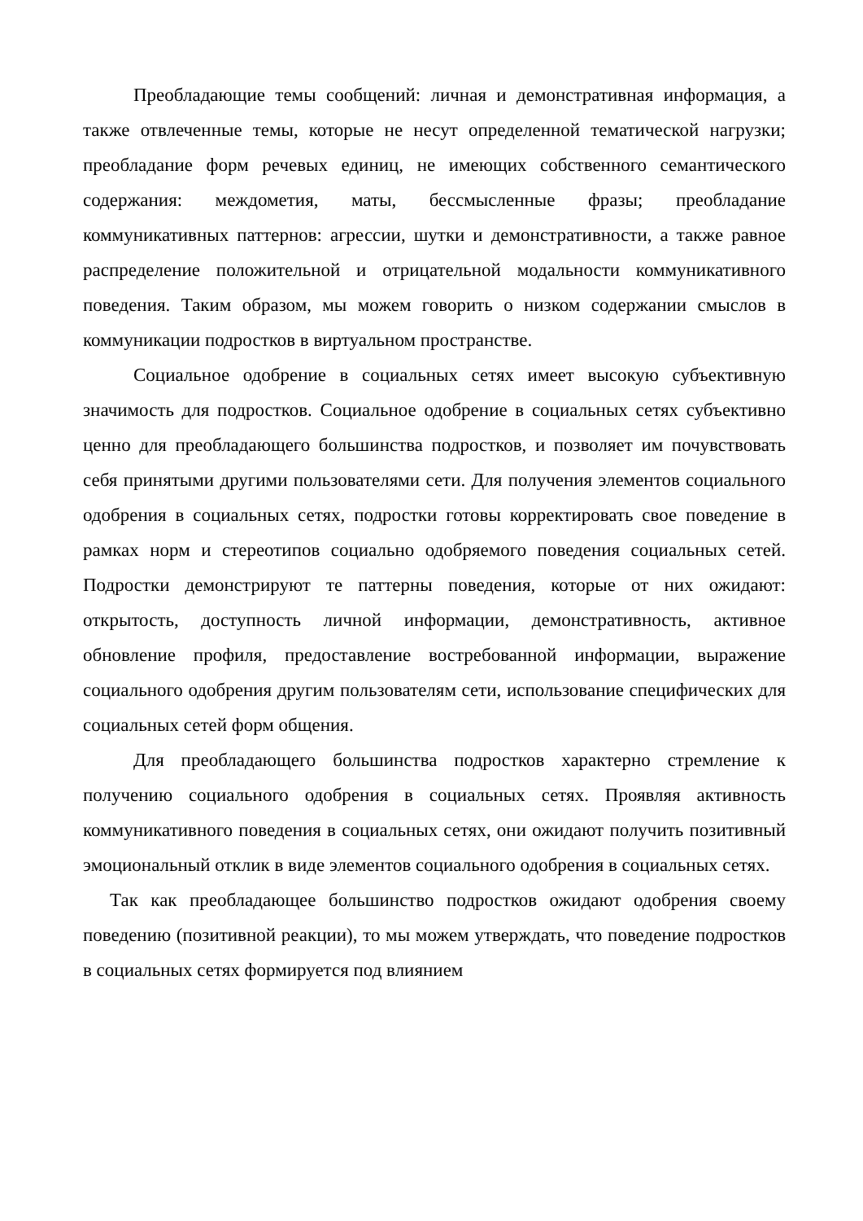Преобладающие темы сообщений: личная и демонстративная информация, а также отвлеченные темы, которые не несут определенной тематической нагрузки; преобладание форм речевых единиц, не имеющих собственного семантического содержания: междометия, маты, бессмысленные фразы; преобладание коммуникативных паттернов: агрессии, шутки и демонстративности, а также равное распределение положительной и отрицательной модальности коммуникативного поведения. Таким образом, мы можем говорить о низком содержании смыслов в коммуникации подростков в виртуальном пространстве.
Социальное одобрение в социальных сетях имеет высокую субъективную значимость для подростков. Социальное одобрение в социальных сетях субъективно ценно для преобладающего большинства подростков, и позволяет им почувствовать себя принятыми другими пользователями сети. Для получения элементов социального одобрения в социальных сетях, подростки готовы корректировать свое поведение в рамках норм и стереотипов социально одобряемого поведения социальных сетей. Подростки демонстрируют те паттерны поведения, которые от них ожидают: открытость, доступность личной информации, демонстративность, активное обновление профиля, предоставление востребованной информации, выражение социального одобрения другим пользователям сети, использование специфических для социальных сетей форм общения.
Для преобладающего большинства подростков характерно стремление к получению социального одобрения в социальных сетях. Проявляя активность коммуникативного поведения в социальных сетях, они ожидают получить позитивный эмоциональный отклик в виде элементов социального одобрения в социальных сетях.
Так как преобладающее большинство подростков ожидают одобрения своему поведению (позитивной реакции), то мы можем утверждать, что поведение подростков в социальных сетях формируется под влиянием